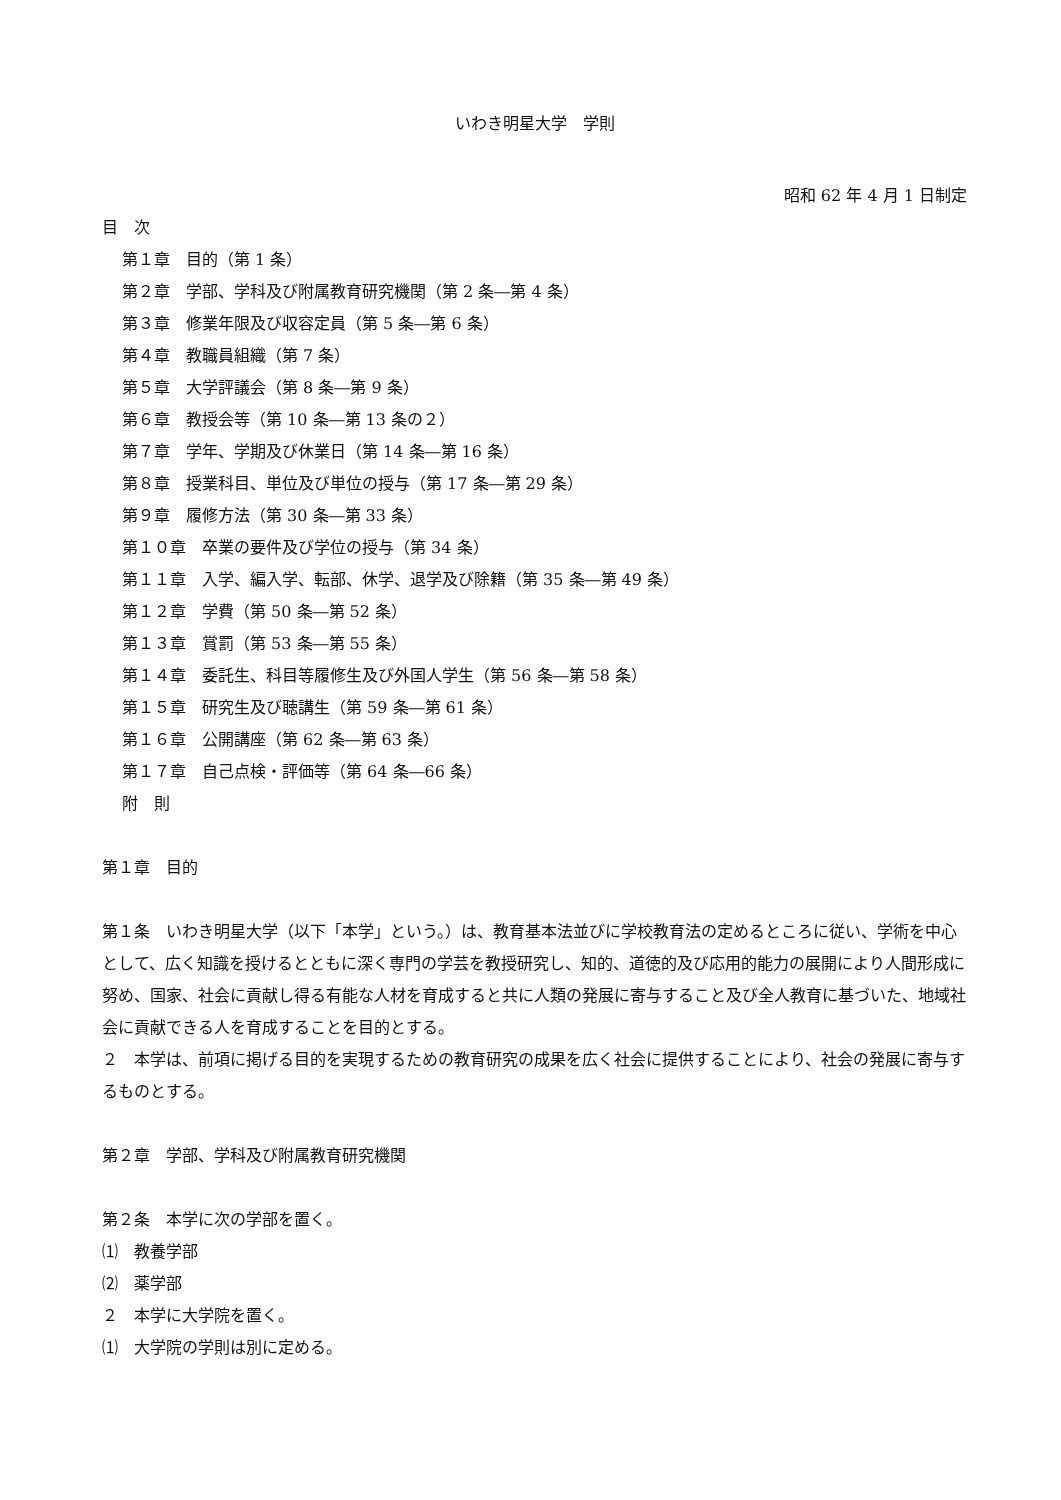いわき明星大学　学則
昭和 62 年 4 月 1 日制定
目　次
第１章　目的（第 1 条）
第２章　学部、学科及び附属教育研究機関（第 2 条―第 4 条）
第３章　修業年限及び収容定員（第 5 条―第 6 条）
第４章　教職員組織（第 7 条）
第５章　大学評議会（第 8 条―第 9 条）
第６章　教授会等（第 10 条―第 13 条の２）
第７章　学年、学期及び休業日（第 14 条―第 16 条）
第８章　授業科目、単位及び単位の授与（第 17 条―第 29 条）
第９章　履修方法（第 30 条―第 33 条）
第１０章　卒業の要件及び学位の授与（第 34 条）
第１１章　入学、編入学、転部、休学、退学及び除籍（第 35 条―第 49 条）
第１２章　学費（第 50 条―第 52 条）
第１３章　賞罰（第 53 条―第 55 条）
第１４章　委託生、科目等履修生及び外国人学生（第 56 条―第 58 条）
第１５章　研究生及び聴講生（第 59 条―第 61 条）
第１６章　公開講座（第 62 条―第 63 条）
第１７章　自己点検・評価等（第 64 条―66 条）
附　則
第１章　目的
第１条　いわき明星大学（以下「本学」という。）は、教育基本法並びに学校教育法の定めるところに従い、学術を中心として、広く知識を授けるとともに深く専門の学芸を教授研究し、知的、道徳的及び応用的能力の展開により人間形成に努め、国家、社会に貢献し得る有能な人材を育成すると共に人類の発展に寄与すること及び全人教育に基づいた、地域社会に貢献できる人を育成することを目的とする。
２　本学は、前項に掲げる目的を実現するための教育研究の成果を広く社会に提供することにより、社会の発展に寄与するものとする。
第２章　学部、学科及び附属教育研究機関
第２条　本学に次の学部を置く。
⑴　教養学部
⑵　薬学部
２　本学に大学院を置く。
⑴　大学院の学則は別に定める。